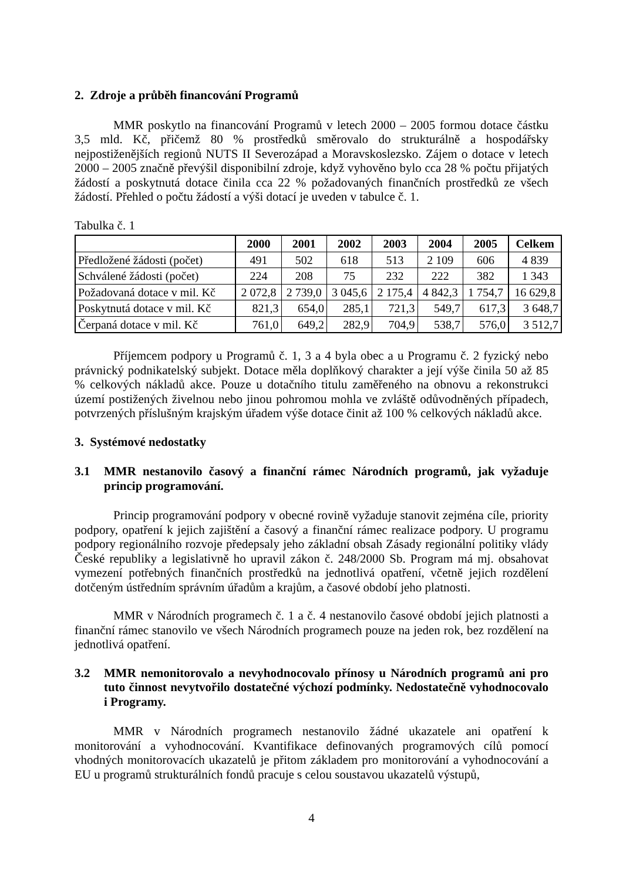2. Zdroje a průběh financování Programů
MMR poskytlo na financování Programů v letech 2000 – 2005 formou dotace částku 3,5 mld. Kč, přičemž 80 % prostředků směrovalo do strukturálně a hospodářsky nejpostiženějších regionů NUTS II Severozápad a Moravskoslezsko. Zájem o dotace v letech 2000 – 2005 značně převýšil disponibilní zdroje, když vyhověno bylo cca 28 % počtu přijatých žádostí a poskytnutá dotace činila cca 22 % požadovaných finančních prostředků ze všech žádostí. Přehled o počtu žádostí a výši dotací je uveden v tabulce č. 1.
Tabulka č. 1
| | 2000 | 2001 | 2002 | 2003 | 2004 | 2005 | Celkem |
| --- | --- | --- | --- | --- | --- | --- | --- |
| Předložené žádosti (počet) | 491 | 502 | 618 | 513 | 2 109 | 606 | 4 839 |
| Schválené žádosti (počet) | 224 | 208 | 75 | 232 | 222 | 382 | 1 343 |
| Požadovaná dotace v mil. Kč | 2 072,8 | 2 739,0 | 3 045,6 | 2 175,4 | 4 842,3 | 1 754,7 | 16 629,8 |
| Poskytnutá dotace v mil. Kč | 821,3 | 654,0 | 285,1 | 721,3 | 549,7 | 617,3 | 3 648,7 |
| Čerpaná dotace v mil. Kč | 761,0 | 649,2 | 282,9 | 704,9 | 538,7 | 576,0 | 3 512,7 |
Příjemcem podpory u Programů č. 1, 3 a 4 byla obec a u Programu č. 2 fyzický nebo právnický podnikatelský subjekt. Dotace měla doplňkový charakter a její výše činila 50 až 85 % celkových nákladů akce. Pouze u dotačního titulu zaměřeného na obnovu a rekonstrukci území postižených živelnou nebo jinou pohromou mohla ve zvláště odůvodněných případech, potvrzených příslušným krajským úřadem výše dotace činit až 100 % celkových nákladů akce.
3. Systémové nedostatky
3.1 MMR nestanovilo časový a finanční rámec Národních programů, jak vyžaduje princip programování.
Princip programování podpory v obecné rovině vyžaduje stanovit zejména cíle, priority podpory, opatření k jejich zajištění a časový a finanční rámec realizace podpory. U programu podpory regionálního rozvoje předepsaly jeho základní obsah Zásady regionální politiky vlády České republiky a legislativně ho upravil zákon č. 248/2000 Sb. Program má mj. obsahovat vymezení potřebných finančních prostředků na jednotlivá opatření, včetně jejich rozdělení dotčeným ústředním správním úřadům a krajům, a časové období jeho platnosti.
MMR v Národních programech č. 1 a č. 4 nestanovilo časové období jejich platnosti a finanční rámec stanovilo ve všech Národních programech pouze na jeden rok, bez rozdělení na jednotlivá opatření.
3.2 MMR nemonitorovalo a nevyhodnocovalo přínosy u Národních programů ani pro tuto činnost nevytvořilo dostatečné výchozí podmínky. Nedostatečně vyhodnocovalo i Programy.
MMR v Národních programech nestanovilo žádné ukazatele ani opatření k monitorování a vyhodnocování. Kvantifikace definovaných programových cílů pomocí vhodných monitorovacích ukazatelů je přitom základem pro monitorování a vyhodnocování a EU u programů strukturálních fondů pracuje s celou soustavou ukazatelů výstupů,
4